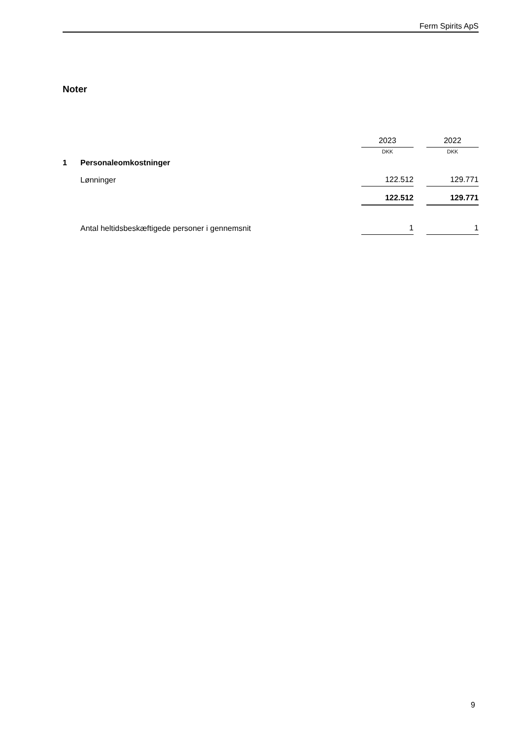Ferm Spirits ApS
Noter
| | | 2023 | | 2022 |
| | | DKK | | DKK |
| 1 | Personaleomkostninger | | | |
| | Lønninger | 122.512 | | 129.771 |
| | | 122.512 | | 129.771 |
| | Antal heltidsbeskæftigede personer i gennemsnit | 1 | | 1 |
9